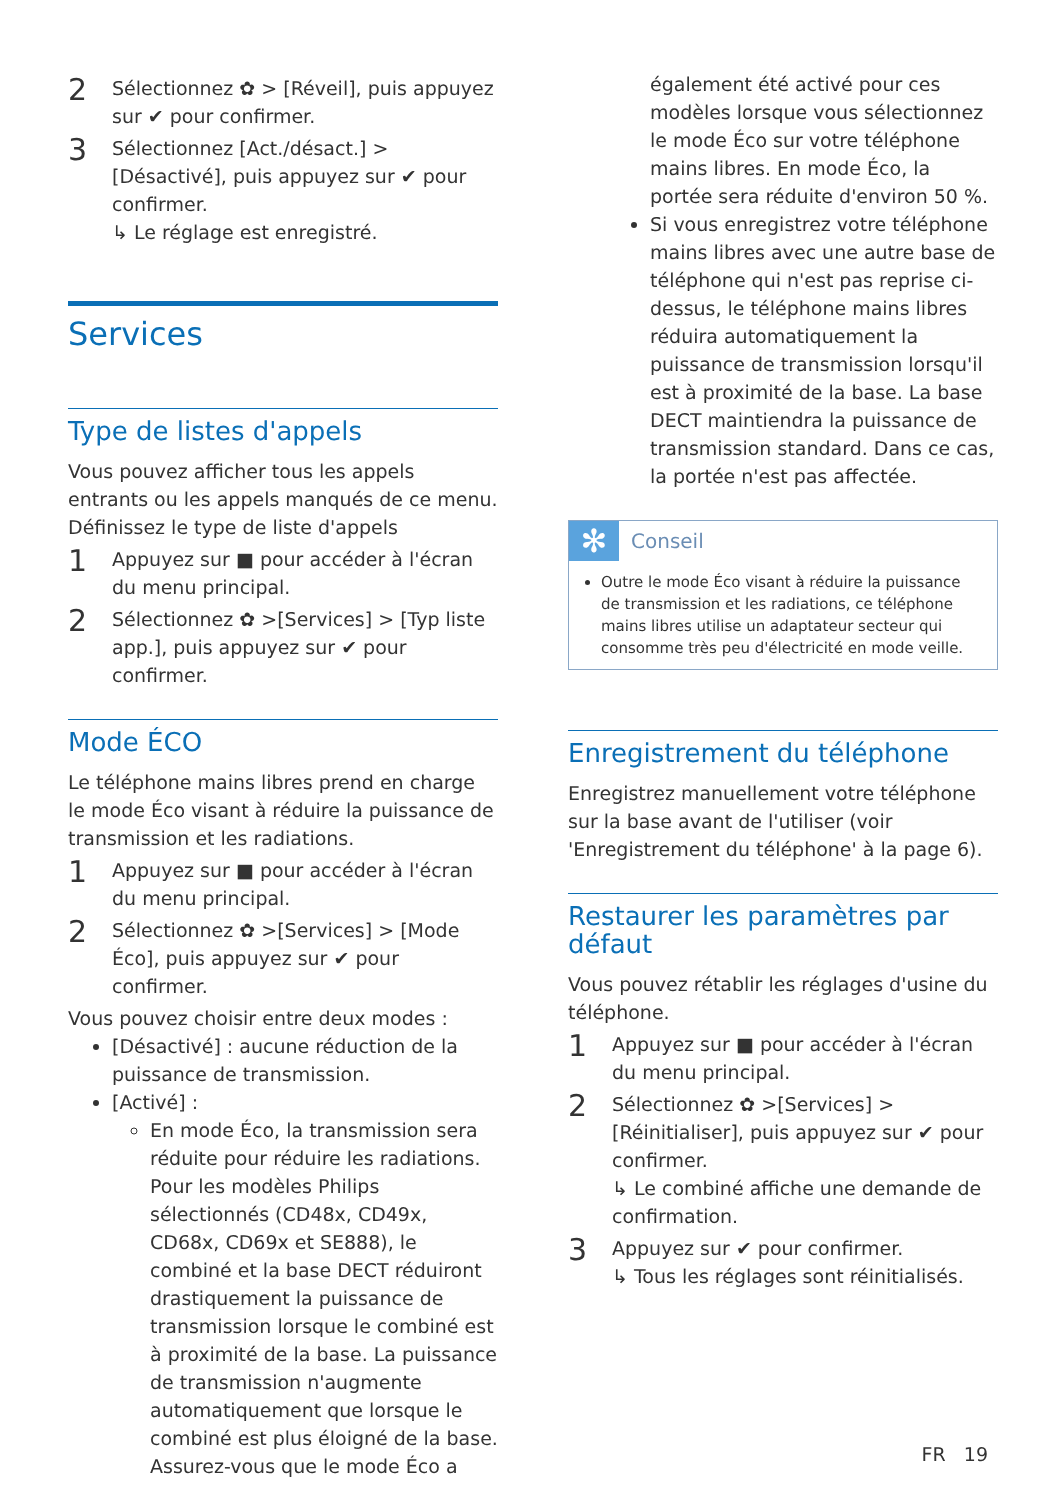2
Sélectionnez ✿ > [Réveil], puis appuyez sur ✔ pour confirmer.
3
Sélectionnez [Act./désact.] > [Désactivé], puis appuyez sur ✔ pour confirmer.
↳ Le réglage est enregistré.
Services
Type de listes d'appels
Vous pouvez afficher tous les appels entrants ou les appels manqués de ce menu.
Définissez le type de liste d'appels
1
Appuyez sur ■ pour accéder à l'écran du menu principal.
2
Sélectionnez ✿ >[Services] > [Typ liste app.], puis appuyez sur ✔ pour confirmer.
Mode ÉCO
Le téléphone mains libres prend en charge le mode Éco visant à réduire la puissance de transmission et les radiations.
1
Appuyez sur ■ pour accéder à l'écran du menu principal.
2
Sélectionnez ✿ >[Services] > [Mode Éco], puis appuyez sur ✔ pour confirmer.
Vous pouvez choisir entre deux modes :
[Désactivé] : aucune réduction de la puissance de transmission.
[Activé] :
En mode Éco, la transmission sera réduite pour réduire les radiations. Pour les modèles Philips sélectionnés (CD48x, CD49x, CD68x, CD69x et SE888), le combiné et la base DECT réduiront drastiquement la puissance de transmission lorsque le combiné est à proximité de la base. La puissance de transmission n'augmente automatiquement que lorsque le combiné est plus éloigné de la base. Assurez-vous que le mode Éco a
également été activé pour ces modèles lorsque vous sélectionnez le mode Éco sur votre téléphone mains libres. En mode Éco, la portée sera réduite d'environ 50 %.
Si vous enregistrez votre téléphone mains libres avec une autre base de téléphone qui n'est pas reprise ci-dessus, le téléphone mains libres réduira automatiquement la puissance de transmission lorsqu'il est à proximité de la base. La base DECT maintiendra la puissance de transmission standard. Dans ce cas, la portée n'est pas affectée.
✻ Conseil
Outre le mode Éco visant à réduire la puissance de transmission et les radiations, ce téléphone mains libres utilise un adaptateur secteur qui consomme très peu d'électricité en mode veille.
Enregistrement du téléphone
Enregistrez manuellement votre téléphone sur la base avant de l'utiliser (voir 'Enregistrement du téléphone' à la page 6).
Restaurer les paramètres par défaut
Vous pouvez rétablir les réglages d'usine du téléphone.
1
Appuyez sur ■ pour accéder à l'écran du menu principal.
2
Sélectionnez ✿ >[Services] > [Réinitialiser], puis appuyez sur ✔ pour confirmer.
↳ Le combiné affiche une demande de confirmation.
3
Appuyez sur ✔ pour confirmer.
↳ Tous les réglages sont réinitialisés.
FR 19